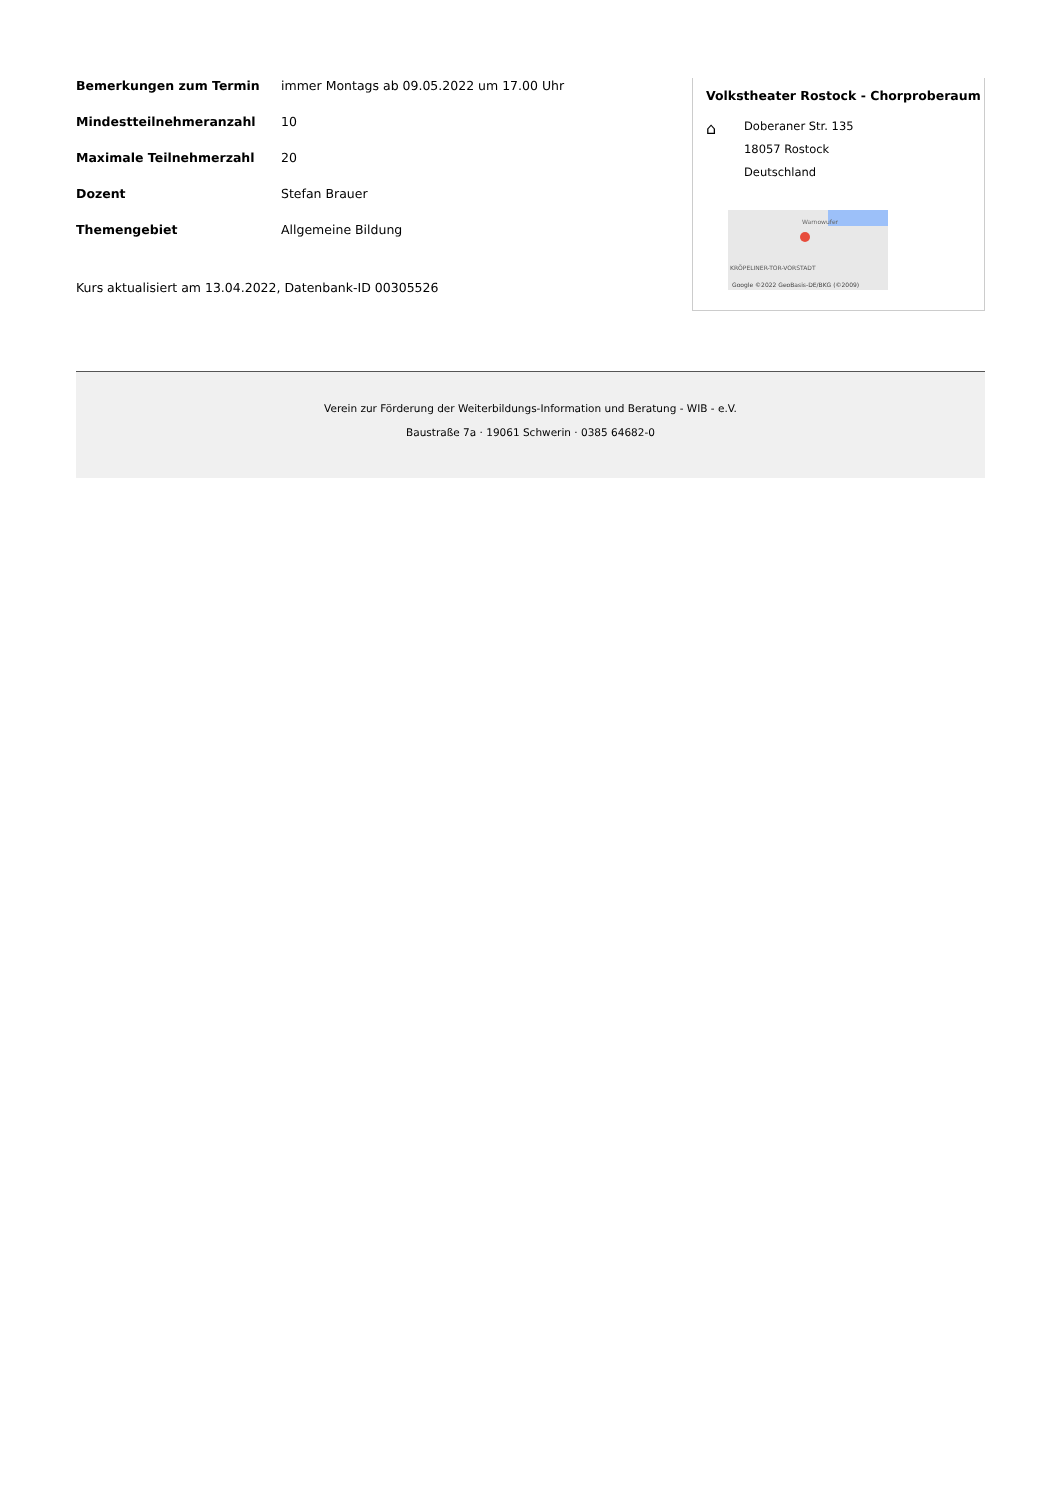| Bemerkungen zum Termin | immer Montags ab 09.05.2022 um 17.00 Uhr |
| Mindestteilnehmeranzahl | 10 |
| Maximale Teilnehmerzahl | 20 |
| Dozent | Stefan Brauer |
| Themengebiet | Allgemeine Bildung |
Kurs aktualisiert am 13.04.2022, Datenbank-ID 00305526
Volkstheater Rostock - Chorproberaum
⌂
Doberaner Str. 135
18057 Rostock
Deutschland
Warnowufer
KRÖPELINER-TOR-VORSTADT
Google ©2022 GeoBasis-DE/BKG (©2009)
Verein zur Förderung der Weiterbildungs-Information und Beratung - WIB - e.V.
Baustraße 7a · 19061 Schwerin · 0385 64682-0